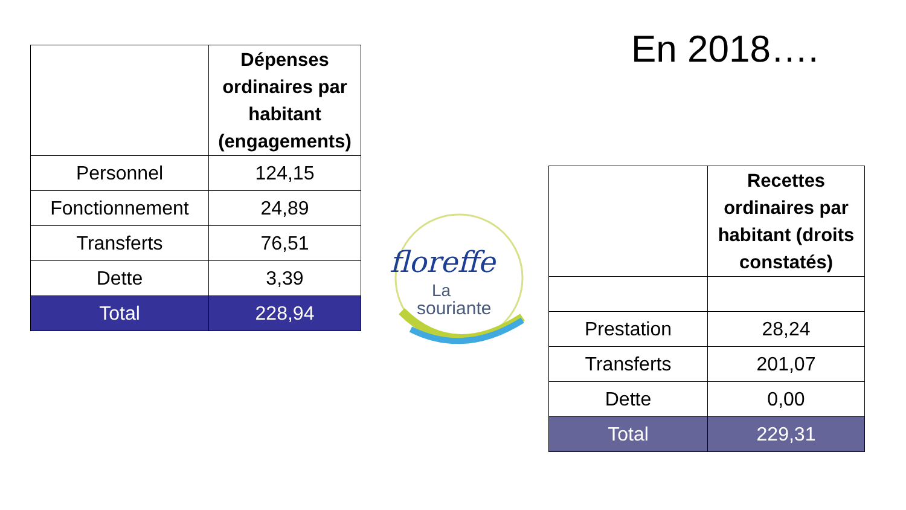| | Dépenses ordinaires par habitant (engagements) |
| --- | --- |
| Personnel | 124,15 |
| Fonctionnement | 24,89 |
| Transferts | 76,51 |
| Dette | 3,39 |
| Total | 228,94 |
floreffe
La
souriante
En 2018….
| | Recettes ordinaires par habitant (droits constatés) |
| --- | --- |
| Prestation | 28,24 |
| Transferts | 201,07 |
| Dette | 0,00 |
| Total | 229,31 |